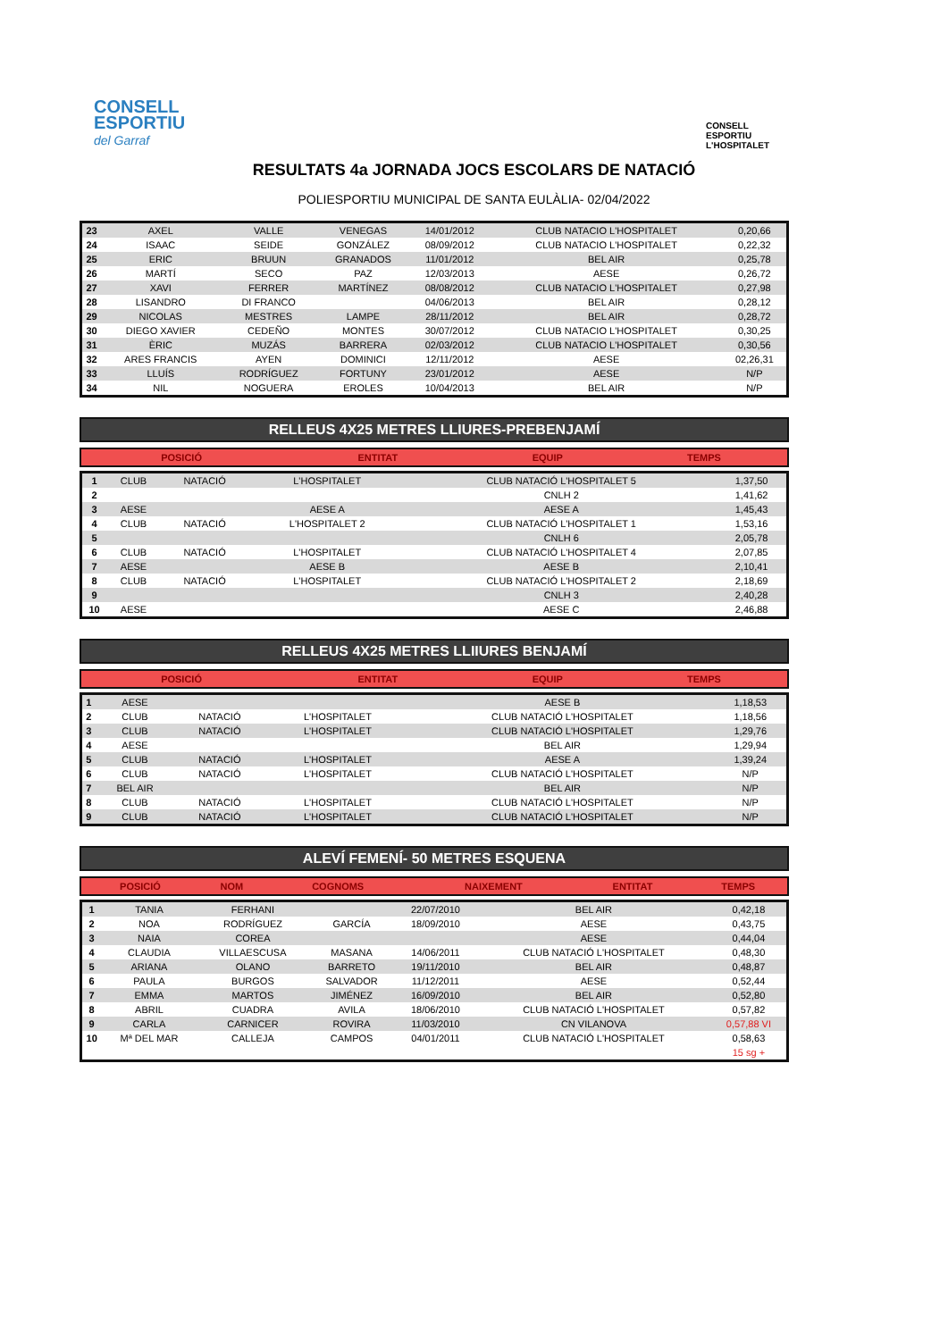CONSELL
ESPORTIU
del Garraf
CONSELL
ESPORTIU
L'HOSPITALET
RESULTATS 4a JORNADA JOCS ESCOLARS DE NATACIÓ
POLIESPORTIU MUNICIPAL DE SANTA EULÀLIA- 02/04/2022
| 23 | AXEL | VALLE | VENEGAS | 14/01/2012 | CLUB NATACIO L'HOSPITALET | 0,20,66 |
| 24 | ISAAC | SEIDE | GONZÁLEZ | 08/09/2012 | CLUB NATACIO L'HOSPITALET | 0,22,32 |
| 25 | ERIC | BRUUN | GRANADOS | 11/01/2012 | BEL AIR | 0,25,78 |
| 26 | MARTÍ | SECO | PAZ | 12/03/2013 | AESE | 0,26,72 |
| 27 | XAVI | FERRER | MARTÍNEZ | 08/08/2012 | CLUB NATACIO L'HOSPITALET | 0,27,98 |
| 28 | LISANDRO | DI FRANCO | | 04/06/2013 | BEL AIR | 0,28,12 |
| 29 | NICOLAS | MESTRES | LAMPE | 28/11/2012 | BEL AIR | 0,28,72 |
| 30 | DIEGO XAVIER | CEDEÑO | MONTES | 30/07/2012 | CLUB NATACIO L'HOSPITALET | 0,30,25 |
| 31 | ÈRIC | MUZÁS | BARRERA | 02/03/2012 | CLUB NATACIO L'HOSPITALET | 0,30,56 |
| 32 | ARES FRANCIS | AYEN | DOMINICI | 12/11/2012 | AESE | 02,26,31 |
| 33 | LLUÍS | RODRÍGUEZ | FORTUNY | 23/01/2012 | AESE | N/P |
| 34 | NIL | NOGUERA | EROLES | 10/04/2013 | BEL AIR | N/P |
RELLEUS 4X25 METRES LLIURES-PREBENJAMÍ
| POSICIÓ | ENTITAT | EQUIP | TEMPS |
| --- | --- | --- | --- |
| 1 | CLUB | NATACIÓ | L'HOSPITALET | CLUB NATACIÓ L'HOSPITALET 5 | 1,37,50 |
| 2 | | | | CNLH 2 | 1,41,62 |
| 3 | AESE | | AESE A | AESE A | 1,45,43 |
| 4 | CLUB | NATACIÓ | L'HOSPITALET 2 | CLUB NATACIÓ L'HOSPITALET 1 | 1,53,16 |
| 5 | | | | CNLH 6 | 2,05,78 |
| 6 | CLUB | NATACIÓ | L'HOSPITALET | CLUB NATACIÓ L'HOSPITALET 4 | 2,07,85 |
| 7 | AESE | | AESE B | AESE B | 2,10,41 |
| 8 | CLUB | NATACIÓ | L'HOSPITALET | CLUB NATACIÓ L'HOSPITALET 2 | 2,18,69 |
| 9 | | | | CNLH 3 | 2,40,28 |
| 10 | AESE | | | AESE C | 2,46,88 |
RELLEUS 4X25 METRES LLIIURES BENJAMÍ
| POSICIÓ | ENTITAT | EQUIP | TEMPS |
| --- | --- | --- | --- |
| 1 | AESE | | | AESE B | 1,18,53 |
| 2 | CLUB | NATACIÓ | L'HOSPITALET | CLUB NATACIÓ L'HOSPITALET | 1,18,56 |
| 3 | CLUB | NATACIÓ | L'HOSPITALET | CLUB NATACIÓ L'HOSPITALET | 1,29,76 |
| 4 | AESE | | | BEL AIR | 1,29,94 |
| 5 | CLUB | NATACIÓ | L'HOSPITALET | AESE A | 1,39,24 |
| 6 | CLUB | NATACIÓ | L'HOSPITALET | CLUB NATACIÓ L'HOSPITALET | N/P |
| 7 | BEL AIR | | | BEL AIR | N/P |
| 8 | CLUB | NATACIÓ | L'HOSPITALET | CLUB NATACIÓ L'HOSPITALET | N/P |
| 9 | CLUB | NATACIÓ | L'HOSPITALET | CLUB NATACIÓ L'HOSPITALET | N/P |
ALEVÍ FEMENÍ- 50 METRES ESQUENA
| POSICIÓ | NOM | COGNOMS | | NAIXEMENT | ENTITAT | TEMPS |
| --- | --- | --- | --- | --- | --- | --- |
| 1 | TANIA | FERHANI | | 22/07/2010 | BEL AIR | 0,42,18 |
| 2 | NOA | RODRÍGUEZ | GARCÍA | 18/09/2010 | AESE | 0,43,75 |
| 3 | NAIA | COREA | | | AESE | 0,44,04 |
| 4 | CLAUDIA | VILLAESCUSA | MASANA | 14/06/2011 | CLUB NATACIÓ L'HOSPITALET | 0,48,30 |
| 5 | ARIANA | OLANO | BARRETO | 19/11/2010 | BEL AIR | 0,48,87 |
| 6 | PAULA | BURGOS | SALVADOR | 11/12/2011 | AESE | 0,52,44 |
| 7 | EMMA | MARTOS | JIMÉNEZ | 16/09/2010 | BEL AIR | 0,52,80 |
| 8 | ABRIL | CUADRA | AVILA | 18/06/2010 | CLUB NATACIÓ L'HOSPITALET | 0,57,82 |
| 9 | CARLA | CARNICER | ROVIRA | 11/03/2010 | CN VILANOVA | 0,57,88 VI |
| 10 | Mª DEL MAR | CALLEJA | CAMPOS | 04/01/2011 | CLUB NATACIÓ L'HOSPITALET | 0,58,63 |
| | | | | | | 15 sg + |